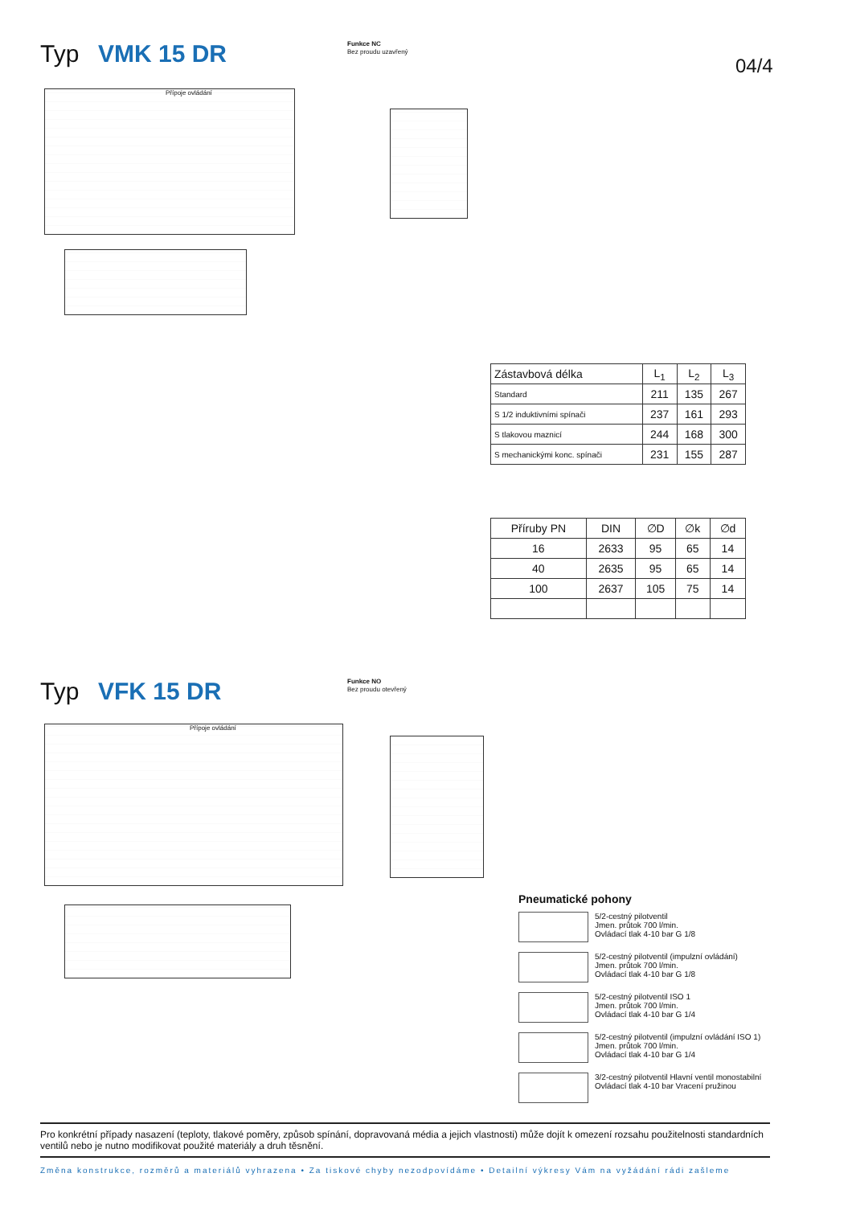Typ VMK 15 DR Funkce NC
Bez proudu uzavřený
04/4
Přípoje ovládání
| Zástavbová délka | L<sub>1</sub> | L<sub>2</sub> | L<sub>3</sub> |
| --- | --- | --- | --- |
| Standard | 211 | 135 | 267 |
| S 1/2 induktivními spínači | 237 | 161 | 293 |
| S tlakovou maznicí | 244 | 168 | 300 |
| S mechanickými konc. spínači | 231 | 155 | 287 |
| Příruby PN | DIN | ∅D | ∅k | ∅d |
| --- | --- | --- | --- | --- |
| 16 | 2633 | 95 | 65 | 14 |
| 40 | 2635 | 95 | 65 | 14 |
| 100 | 2637 | 105 | 75 | 14 |
Typ VFK 15 DR Funkce NO
Bez proudu otevřený
Přípoje ovládání
Pneumatické pohony
5/2-cestný pilotventil
Jmen. průtok 700 l/min.
Ovládací tlak 4-10 bar G 1/8
5/2-cestný pilotventil (impulzní ovládání)
Jmen. průtok 700 l/min.
Ovládací tlak 4-10 bar G 1/8
5/2-cestný pilotventil ISO 1
Jmen. průtok 700 l/min.
Ovládací tlak 4-10 bar G 1/4
5/2-cestný pilotventil (impulzní ovládání ISO 1)
Jmen. průtok 700 l/min.
Ovládací tlak 4-10 bar G 1/4
3/2-cestný pilotventil Hlavní ventil monostabilní
Ovládací tlak 4-10 bar Vracení pružinou
Pro konkrétní případy nasazení (teploty, tlakové poměry, způsob spínání, dopravovaná média a jejich vlastnosti) může dojít k omezení rozsahu použitelnosti standardních ventilů nebo je nutno modifikovat použité materiály a druh těsnění.
Změna konstrukce, rozměrů a materiálů vyhrazena • Za tiskové chyby nezodpovídáme • Detailní výkresy Vám na vyžádání rádi zašleme